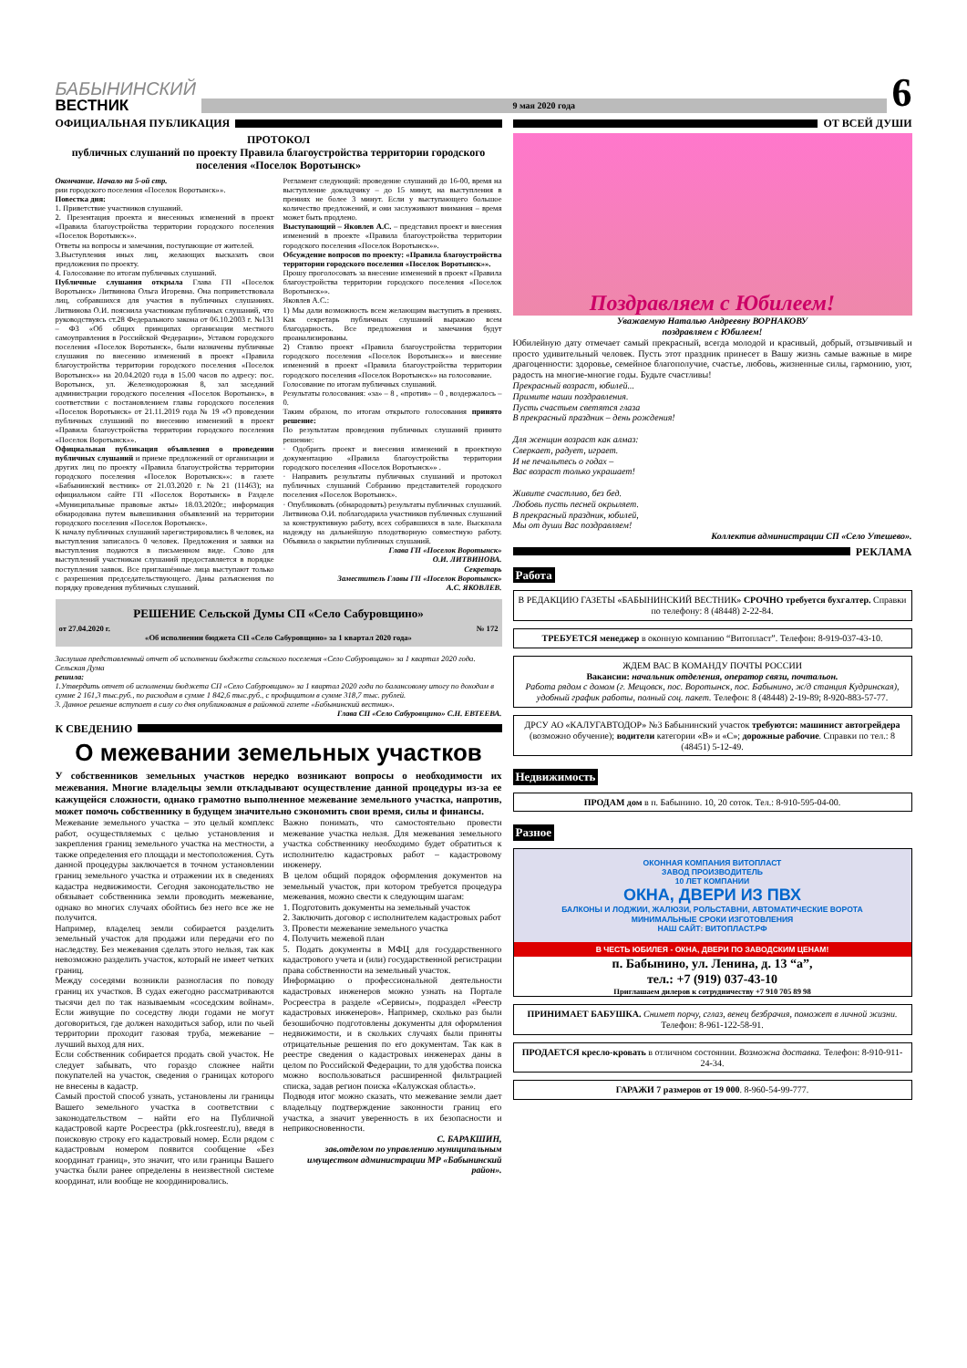БАБЫНИНСКИЙ
ВЕСТНИК
9 мая 2020 года
6
ОФИЦИАЛЬНАЯ ПУБЛИКАЦИЯ
ПРОТОКОЛ
публичных слушаний по проекту Правила благоустройства территории городского поселения «Поселок Воротынск»
Окончание. Начало на 5-ой стр.
рии городского поселения «Поселок Воротынск»».
Повестка дня:
1. Приветствие участников слушаний.
2. Презентация проекта и внесенных изменений в проект «Правила благоустройства территории городского поселения «Поселок Воротынск»».
Ответы на вопросы и замечания, поступающие от жителей.
3.Выступления иных лиц, желающих высказать свои предложения по проекту.
4. Голосование по итогам публичных слушаний.
Публичные слушания открыла Глава ГП «Поселок Воротынск» Литвинова Ольга Игоревна. Она поприветствовала лиц, собравшихся для участия в публичных слушаниях. Литвинова О.И. пояснила участникам публичных слушаний, что руководствуясь ст.28 Федерального закона от 06.10.2003 г. №131 – ФЗ «Об общих принципах организации местного самоуправления в Российской Федерации», Уставом городского поселения «Поселок Воротынск», были назначены публичные слушания по внесению изменений в проект «Правила благоустройства территории городского поселения «Поселок Воротынск»» на 20.04.2020 года в 15.00 часов по адресу: пос. Воротынск, ул. Железнодорожная 8, зал заседаний администрации городского поселения «Поселок Воротынск», в соответствии с постановлением главы городского поселения «Поселок Воротынск» от 21.11.2019 года № 19 «О проведении публичных слушаний по внесению изменений в проект «Правила благоустройства территории городского поселения «Поселок Воротынск»».
Официальная публикация объявления о проведении публичных слушаний и приеме предложений от организации и других лиц по проекту «Правила благоустройства территории городского поселения «Поселок Воротынск»»: в газете «Бабынинский вестник» от 21.03.2020 г. № 21 (11463); на официальном сайте ГП «Поселок Воротынск» в Разделе «Муниципальные правовые акты» 18.03.2020г.; информация обнародована путем вывешивания объявлений на территории городского поселения «Поселок Воротынск».
К началу публичных слушаний зарегистрировались 8 человек, на выступления записалось 0 человек. Предложения и заявки на выступления подаются в письменном виде. Слово для выступлений участникам слушаний предоставляется в порядке поступления заявок. Все приглашённые лица выступают только с разрешения председательствующего. Даны разъяснения по порядку проведения публичных слушаний.
Регламент следующий: проведение слушаний до 16-00, время на выступление докладчику – до 15 минут, на выступления в прениях не более 3 минут. Если у выступающего большое количество предложений, и они заслуживают внимания – время может быть продлено.
Выступающий – Яковлев А.С. – представил проект и внесения изменений в проекте «Правила благоустройства территории городского поселения «Поселок Воротынск»».
Обсуждение вопросов по проекту: «Правила благоустройства территории городского поселения «Поселок Воротынск»».
Прошу проголосовать за внесение изменений в проект «Правила благоустройства территории городского поселения «Поселок Воротынск»».
Яковлев А.С.:
1) Мы дали возможность всем желающим выступить в прениях. Как секретарь публичных слушаний выражаю всем благодарность. Все предложения и замечания будут проанализированы.
2) Ставлю проект «Правила благоустройства территории городского поселения «Поселок Воротынск»» и внесение изменений в проект «Правила благоустройства территории городского поселения «Поселок Воротынск»» на голосование.
Голосование по итогам публичных слушаний.
Результаты голосования: «за» – 8 , «против» – 0 , воздержалось – 0.
Таким образом, по итогам открытого голосования принято решение:
По результатам проведения публичных слушаний принято решение:
· Одобрить проект и внесения изменений в проектную документацию «Правила благоустройства территории городского поселения «Поселок Воротынск»» .
· Направить результаты публичных слушаний и протокол публичных слушаний Собранию представителей городского поселения «Поселок Воротынск».
· Опубликовать (обнародовать) результаты публичных слушаний.
Литвинова О.И. поблагодарила участников публичных слушаний за конструктивную работу, всех собравшихся в зале. Высказала надежду на дальнейшую плодотворную совместную работу. Объявила о закрытии публичных слушаний.
Глава ГП «Поселок Воротынск»
О.И. ЛИТВИНОВА.
Секретарь
Заместитель Главы ГП «Поселок Воротынск»
А.С. ЯКОВЛЕВ.
РЕШЕНИЕ Сельской Думы СП «Село Сабуровщино»
от 27.04.2020 г. № 172
«Об исполнении бюджета СП «Село Сабуровщино» за 1 квартал 2020 года»
Заслушав представленный отчет об исполнении бюджета сельского поселения «Село Сабуровщино» за 1 квартал 2020 года. Сельская Дума
решила:
1.Утвердить отчет об исполнении бюджета СП «Село Сабуровщино» за 1 квартал 2020 года по балансовому итогу по доходам в сумме 2 161,3 тыс.руб., по расходам в сумме 1 842,6 тыс.руб., с профицитом в сумме 318,7 тыс. рублей.
3. Данное решение вступает в силу со дня опубликования в районной газете «Бабынинский вестник».
Глава СП «Село Сабуровщино» С.Н. ЕВТЕЕВА.
К СВЕДЕНИЮ
О межевании земельных участков
У собственников земельных участков нередко возникают вопросы о необходимости их межевания. Многие владельцы земли откладывают осуществление данной процедуры из-за ее кажущейся сложности, однако грамотно выполненное межевание земельного участка, напротив, может помочь собственнику в будущем значительно сэкономить свои время, силы и финансы.
Межевание земельного участка – это целый комплекс работ, осуществляемых с целью установления и закрепления границ земельного участка на местности, а также определения его площади и местоположения. Суть данной процедуры заключается в точном установлении границ земельного участка и отражении их в сведениях кадастра недвижимости. Сегодня законодательство не обязывает собственника земли проводить межевание, однако во многих случаях обойтись без него все же не получится.
Например, владелец земли собирается разделить земельный участок для продажи или передачи его по наследству. Без межевания сделать этого нельзя, так как невозможно разделить участок, который не имеет четких границ.
Между соседями возникли разногласия по поводу границ их участков. В судах ежегодно рассматриваются тысячи дел по так называемым «соседским войнам». Если живущие по соседству люди годами не могут договориться, где должен находиться забор, или по чьей территории проходит газовая труба, межевание – лучший выход для них.
Если собственник собирается продать свой участок. Не следует забывать, что гораздо сложнее найти покупателей на участок, сведения о границах которого не внесены в кадастр.
Самый простой способ узнать, установлены ли границы Вашего земельного участка в соответствии с законодательством – найти его на Публичной кадастровой карте Росреестра (pkk.rosreestr.ru), введя в поисковую строку его кадастровый номер. Если рядом с кадастровым номером появится сообщение «Без координат границ», это значит, что или границы Вашего участка были ранее определены в неизвестной системе координат, или вообще не координировались.
Важно понимать, что самостоятельно провести межевание участка нельзя. Для межевания земельного участка собственнику необходимо будет обратиться к исполнителю кадастровых работ – кадастровому инженеру.
В целом общий порядок оформления документов на земельный участок, при котором требуется процедура межевания, можно свести к следующим шагам:
1. Подготовить документы на земельный участок
2. Заключить договор с исполнителем кадастровых работ
3. Провести межевание земельного участка
4. Получить межевой план
5. Подать документы в МФЦ для государственного кадастрового учета и (или) государственной регистрации права собственности на земельный участок.
Информацию о профессиональной деятельности кадастровых инженеров можно узнать на Портале Росреестра в разделе «Сервисы», подраздел «Реестр кадастровых инженеров». Например, сколько раз были безошибочно подготовлены документы для оформления недвижимости, и в скольких случаях были приняты отрицательные решения по его документам. Так как в реестре сведения о кадастровых инженерах даны в целом по Российской Федерации, то для удобства поиска можно воспользоваться расширенной фильтрацией списка, задав регион поиска «Калужская область».
Подводя итог можно сказать, что межевание земли дает владельцу подтверждение законности границ его участка, а значит уверенность в их безопасности и неприкосновенности.
С. БАРАКШИН,
зав.отделом по управлению муниципальным имуществом администрации МР «Бабынинский район».
ОТ ВСЕЙ ДУШИ
Поздравляем с Юбилеем!
Уважаемую Наталью Андреевну ВОРНАКОВУ
поздравляем с Юбилеем!
Юбилейную дату отмечает самый прекрасный, всегда молодой и красивый, добрый, отзывчивый и просто удивительный человек. Пусть этот праздник принесет в Вашу жизнь самые важные в мире драгоценности: здоровье, семейное благополучие, счастье, любовь, жизненные силы, гармонию, уют, радость на многие-многие годы. Будьте счастливы!
Прекрасный возраст, юбилей...
Примите наши поздравления.
Пусть счастьем светятся глаза
В прекрасный праздник – день рождения!
Для женщин возраст как алмаз:
Сверкает, радует, играет.
И не печальтесь о годах –
Вас возраст только украшает!
Живите счастливо, без бед.
Любовь пусть песней окрыляет.
В прекрасный праздник, юбилей,
Мы от души Вас поздравляем!
Коллектив администрации СП «Село Утешево».
РЕКЛАМА
Работа
В РЕДАКЦИЮ ГАЗЕТЫ «БАБЫНИНСКИЙ ВЕСТНИК» СРОЧНО требуется бухгалтер. Справки по телефону: 8 (48448) 2-22-84.
ТРЕБУЕТСЯ менеджер в оконную компанию “Витопласт”. Телефон: 8-919-037-43-10.
ЖДЕМ ВАС В КОМАНДУ ПОЧТЫ РОССИИ
Вакансии: начальник отделения, оператор связи, почтальон.
Работа рядом с домом (г. Мещовск, пос. Воротынск, пос. Бабынино, ж/д станция Кудринская), удобный график работы, полный соц. пакет. Телефон: 8 (48448) 2-19-89; 8-920-883-57-77.
ДРСУ АО «КАЛУГАВТОДОР» №3 Бабынинский участок требуются: машинист автогрейдера (возможно обучение); водители категории «В» и «С»; дорожные рабочие. Справки по тел.: 8 (48451) 5-12-49.
Недвижимость
ПРОДАМ дом в п. Бабынино. 10, 20 соток. Тел.: 8-910-595-04-00.
Разное
ОКОННАЯ КОМПАНИЯ ВИТОПЛАСТ
ЗАВОД ПРОИЗВОДИТЕЛЬ
10 ЛЕТ КОМПАНИИ
ОКНА, ДВЕРИ ИЗ ПВХ
БАЛКОНЫ И ЛОДЖИИ, ЖАЛЮЗИ, РОЛЬСТАВНИ, АВТОМАТИЧЕСКИЕ ВОРОТА
МИНИМАЛЬНЫЕ СРОКИ ИЗГОТОВЛЕНИЯ
НАШ САЙТ: ВИТОПЛАСТ.РФ
В ЧЕСТЬ ЮБИЛЕЯ - ОКНА, ДВЕРИ ПО ЗАВОДСКИМ ЦЕНАМ!
п. Бабынино, ул. Ленина, д. 13 “а”,
тел.: +7 (919) 037-43-10
Приглашаем дилеров к сотрудничеству +7 910 705 89 98
ПРИНИМАЕТ БАБУШКА. Снимет порчу, сглаз, венец безбрачия, поможет в личной жизни. Телефон: 8-961-122-58-91.
ПРОДАЕТСЯ кресло-кровать в отличном состоянии. Возможна доставка. Телефон: 8-910-911-24-34.
ГАРАЖИ 7 размеров от 19 000. 8-960-54-99-777.